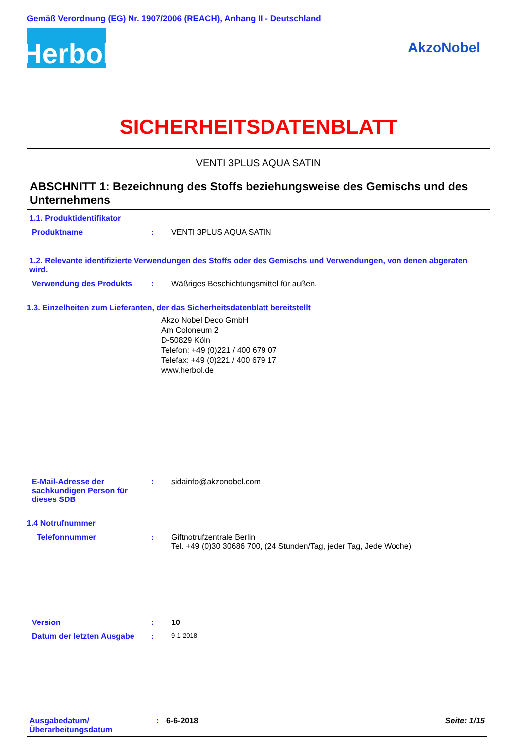Gemäß Verordnung (EG) Nr. 1907/2006 (REACH), Anhang II - Deutschland
Herbol
AkzoNobel
SICHERHEITSDATENBLATT
VENTI 3PLUS AQUA SATIN
ABSCHNITT 1: Bezeichnung des Stoffs beziehungsweise des Gemischs und des Unternehmens
1.1. Produktidentifikator
Produktname : VENTI 3PLUS AQUA SATIN
1.2. Relevante identifizierte Verwendungen des Stoffs oder des Gemischs und Verwendungen, von denen abgeraten wird.
Verwendung des Produkts : Wäßriges Beschichtungsmittel für außen.
1.3. Einzelheiten zum Lieferanten, der das Sicherheitsdatenblatt bereitstellt
Akzo Nobel Deco GmbH
Am Coloneum 2
D-50829 Köln
Telefon: +49 (0)221 / 400 679 07
Telefax: +49 (0)221 / 400 679 17
www.herbol.de
E-Mail-Adresse der sachkundigen Person für dieses SDB
: sidainfo@akzonobel.com
1.4 Notrufnummer
Telefonnummer : Giftnotrufzentrale Berlin
Tel. +49 (0)30 30686 700, (24 Stunden/Tag, jeder Tag, Jede Woche)
Version : 10
Datum der letzten Ausgabe :
9-1-2018
Ausgabedatum/
Überarbeitungsdatum
: 6-6-2018 Seite: 1/15